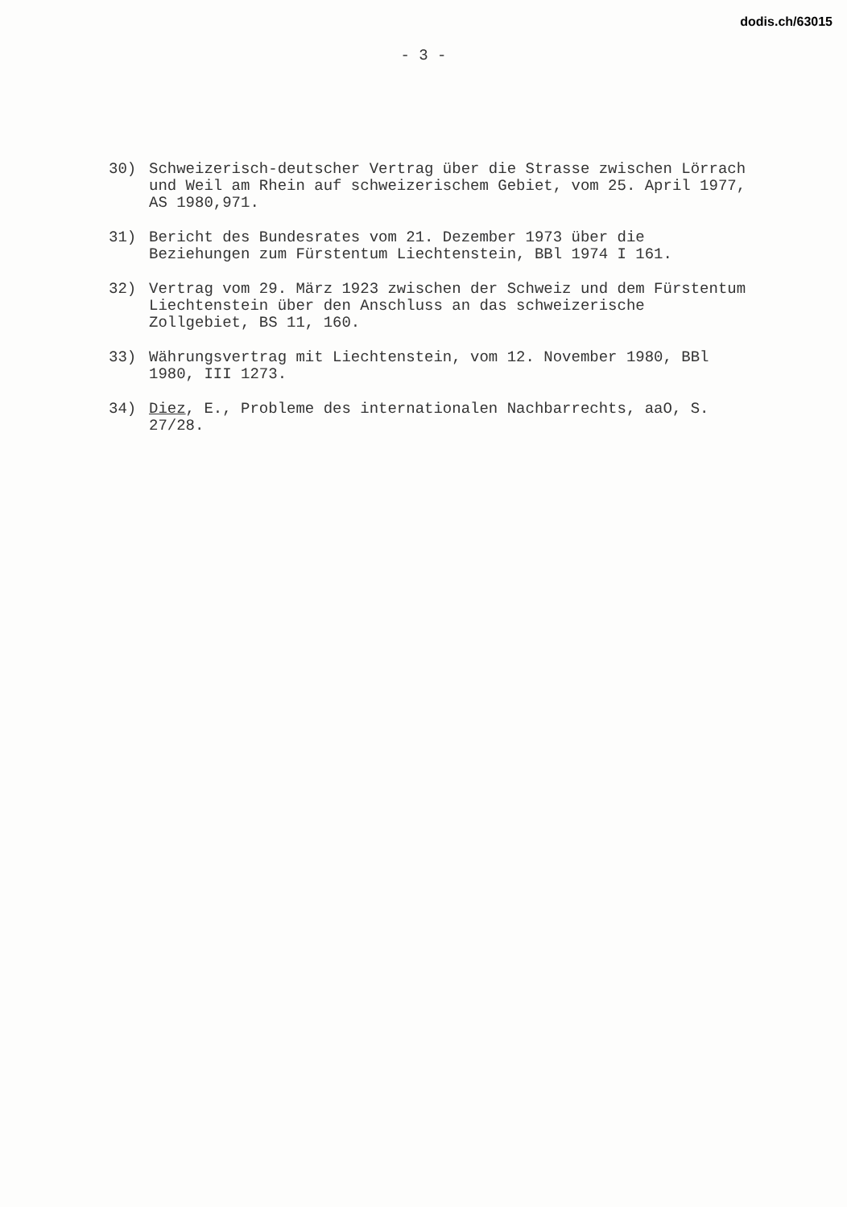dodis.ch/63015
- 3 -
30) Schweizerisch-deutscher Vertrag über die Strasse zwischen Lörrach und Weil am Rhein auf schweizerischem Gebiet, vom 25. April 1977, AS 1980,971.
31) Bericht des Bundesrates vom 21. Dezember 1973 über die Beziehungen zum Fürstentum Liechtenstein, BBl 1974 I 161.
32) Vertrag vom 29. März 1923 zwischen der Schweiz und dem Fürstentum Liechtenstein über den Anschluss an das schweizerische Zollgebiet, BS 11, 160.
33) Währungsvertrag mit Liechtenstein, vom 12. November 1980, BBl 1980, III 1273.
34) Diez, E., Probleme des internationalen Nachbarrechts, aaO, S. 27/28.